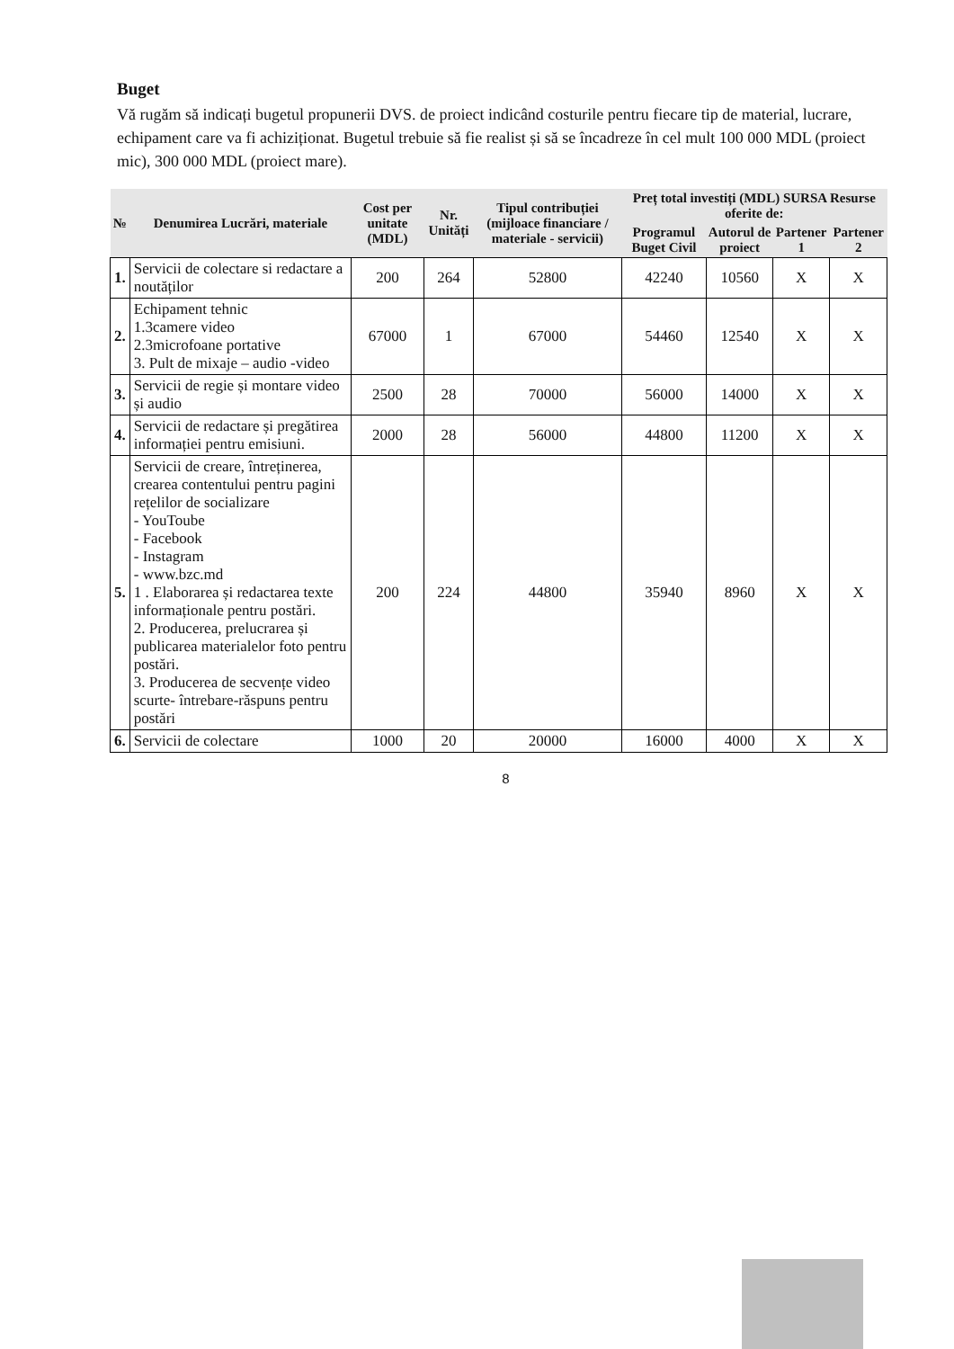Buget
Vă rugăm să indicați bugetul propunerii DVS. de proiect indicând costurile pentru fiecare tip de material, lucrare, echipament care va fi achiziționat. Bugetul trebuie să fie realist și să se încadreze în cel mult 100 000 MDL (proiect mic), 300 000 MDL (proiect mare).
| № | Denumirea Lucrări, materiale | Cost per unitate (MDL) | Nr. Unități | Tipul contribuției (mijloace financiare / materiale - servicii) | Preț total investiți (MDL) SURSA Resurse oferite de: | | | |
| --- | --- | --- | --- | --- | --- | --- | --- | --- |
| | | | | | Programul Buget Civil | Autorul de proiect | Partener 1 | Partener 2 |
| 1. | Servicii de colectare si redactare a noutăților | 200 | 264 | 52800 | 42240 | 10560 | X | X |
| 2. | Echipament tehnic 1.3camere video 2.3microfoane portative 3. Pult de mixaje – audio -video | 67000 | 1 | 67000 | 54460 | 12540 | X | X |
| 3. | Servicii de regie și montare video și audio | 2500 | 28 | 70000 | 56000 | 14000 | X | X |
| 4. | Servicii de redactare și pregătirea informației pentru emisiuni. | 2000 | 28 | 56000 | 44800 | 11200 | X | X |
| 5. | Servicii de creare, întreținerea, crearea contentului pentru pagini rețelilor de socializare - YouToube - Facebook - Instagram - www.bzc.md 1 . Elaborarea și redactarea texte informaționale pentru postări. 2. Producerea, prelucrarea și publicarea materialelor foto pentru postări. 3. Producerea de secvențe video scurte- întrebare-răspuns pentru postări | 200 | 224 | 44800 | 35940 | 8960 | X | X |
| 6. | Servicii de colectare | 1000 | 20 | 20000 | 16000 | 4000 | X | X |
8